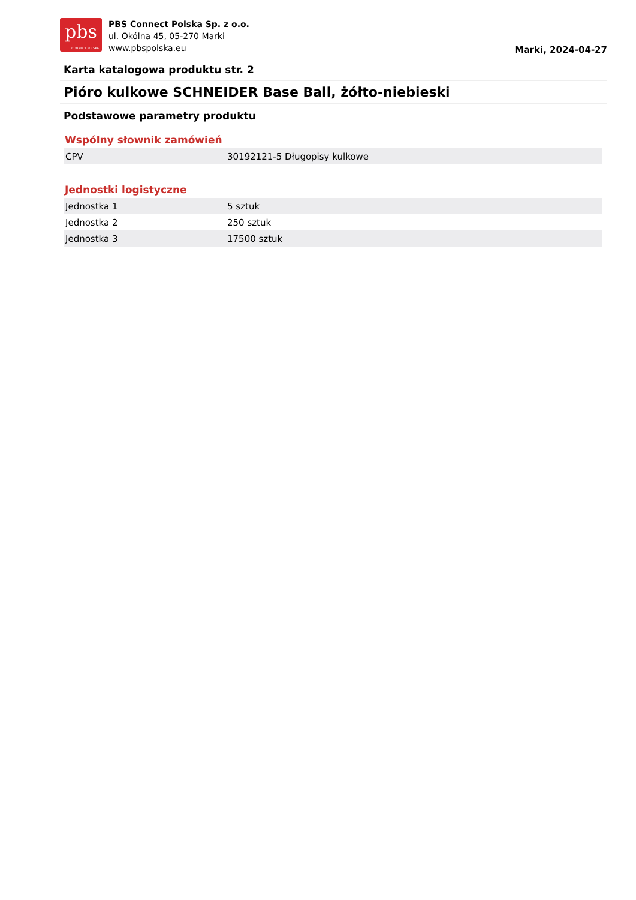pbs
CONNECT POLSKA
PBS Connect Polska Sp. z o.o.
ul. Okólna 45, 05-270 Marki
www.pbspolska.eu
Marki, 2024-04-27
Karta katalogowa produktu str. 2
Pióro kulkowe SCHNEIDER Base Ball, żółto-niebieski
Podstawowe parametry produktu
Wspólny słownik zamówień
| CPV | 30192121-5 Długopisy kulkowe |
Jednostki logistyczne
| Jednostka 1 | 5 sztuk |
| Jednostka 2 | 250 sztuk |
| Jednostka 3 | 17500 sztuk |